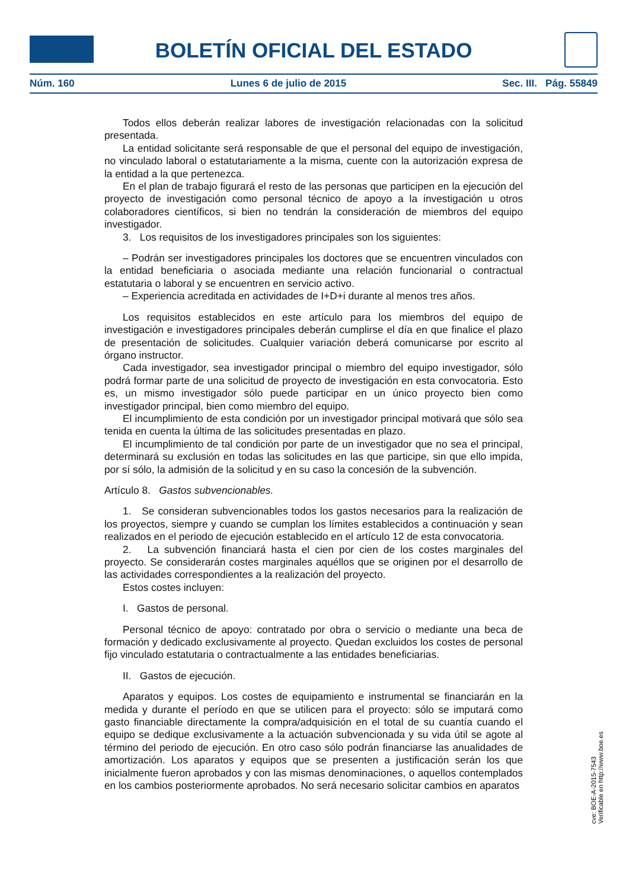BOLETÍN OFICIAL DEL ESTADO
Núm. 160 Lunes 6 de julio de 2015 Sec. III. Pág. 55849
Todos ellos deberán realizar labores de investigación relacionadas con la solicitud presentada.
La entidad solicitante será responsable de que el personal del equipo de investigación, no vinculado laboral o estatutariamente a la misma, cuente con la autorización expresa de la entidad a la que pertenezca.
En el plan de trabajo figurará el resto de las personas que participen en la ejecución del proyecto de investigación como personal técnico de apoyo a la investigación u otros colaboradores científicos, si bien no tendrán la consideración de miembros del equipo investigador.
3. Los requisitos de los investigadores principales son los siguientes:
– Podrán ser investigadores principales los doctores que se encuentren vinculados con la entidad beneficiaria o asociada mediante una relación funcionarial o contractual estatutaria o laboral y se encuentren en servicio activo.
– Experiencia acreditada en actividades de I+D+i durante al menos tres años.
Los requisitos establecidos en este artículo para los miembros del equipo de investigación e investigadores principales deberán cumplirse el día en que finalice el plazo de presentación de solicitudes. Cualquier variación deberá comunicarse por escrito al órgano instructor.
Cada investigador, sea investigador principal o miembro del equipo investigador, sólo podrá formar parte de una solicitud de proyecto de investigación en esta convocatoria. Esto es, un mismo investigador sólo puede participar en un único proyecto bien como investigador principal, bien como miembro del equipo.
El incumplimiento de esta condición por un investigador principal motivará que sólo sea tenida en cuenta la última de las solicitudes presentadas en plazo.
El incumplimiento de tal condición por parte de un investigador que no sea el principal, determinará su exclusión en todas las solicitudes en las que participe, sin que ello impida, por sí sólo, la admisión de la solicitud y en su caso la concesión de la subvención.
Artículo 8. Gastos subvencionables.
1. Se consideran subvencionables todos los gastos necesarios para la realización de los proyectos, siempre y cuando se cumplan los límites establecidos a continuación y sean realizados en el periodo de ejecución establecido en el artículo 12 de esta convocatoria.
2. La subvención financiará hasta el cien por cien de los costes marginales del proyecto. Se considerarán costes marginales aquéllos que se originen por el desarrollo de las actividades correspondientes a la realización del proyecto.
Estos costes incluyen:
I. Gastos de personal.
Personal técnico de apoyo: contratado por obra o servicio o mediante una beca de formación y dedicado exclusivamente al proyecto. Quedan excluidos los costes de personal fijo vinculado estatutaria o contractualmente a las entidades beneficiarias.
II. Gastos de ejecución.
Aparatos y equipos. Los costes de equipamiento e instrumental se financiarán en la medida y durante el período en que se utilicen para el proyecto: sólo se imputará como gasto financiable directamente la compra/adquisición en el total de su cuantía cuando el equipo se dedique exclusivamente a la actuación subvencionada y su vida útil se agote al término del periodo de ejecución. En otro caso sólo podrán financiarse las anualidades de amortización. Los aparatos y equipos que se presenten a justificación serán los que inicialmente fueron aprobados y con las mismas denominaciones, o aquellos contemplados en los cambios posteriormente aprobados. No será necesario solicitar cambios en aparatos
cve: BOE-A-2015-7543
Verificable en http://www.boe.es